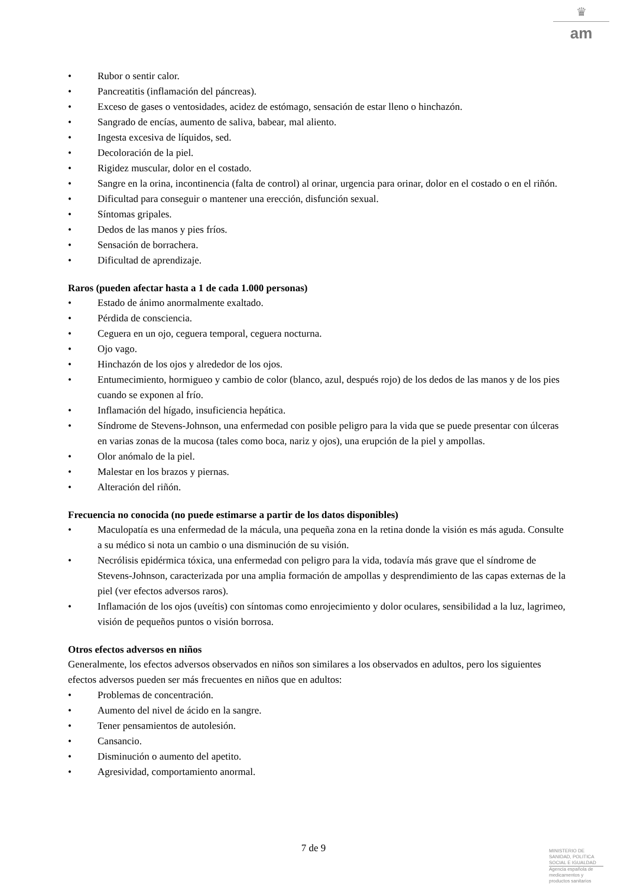♛
am
• Rubor o sentir calor.
• Pancreatitis (inflamación del páncreas).
• Exceso de gases o ventosidades, acidez de estómago, sensación de estar lleno o hinchazón.
• Sangrado de encías, aumento de saliva, babear, mal aliento.
• Ingesta excesiva de líquidos, sed.
• Decoloración de la piel.
• Rigidez muscular, dolor en el costado.
• Sangre en la orina, incontinencia (falta de control) al orinar, urgencia para orinar, dolor en el costado o en el riñón.
• Dificultad para conseguir o mantener una erección, disfunción sexual.
• Síntomas gripales.
• Dedos de las manos y pies fríos.
• Sensación de borrachera.
• Dificultad de aprendizaje.
Raros (pueden afectar hasta a 1 de cada 1.000 personas)
• Estado de ánimo anormalmente exaltado.
• Pérdida de consciencia.
• Ceguera en un ojo, ceguera temporal, ceguera nocturna.
• Ojo vago.
• Hinchazón de los ojos y alrededor de los ojos.
• Entumecimiento, hormigueo y cambio de color (blanco, azul, después rojo) de los dedos de las manos y de los pies cuando se exponen al frío.
• Inflamación del hígado, insuficiencia hepática.
• Síndrome de Stevens-Johnson, una enfermedad con posible peligro para la vida que se puede presentar con úlceras en varias zonas de la mucosa (tales como boca, nariz y ojos), una erupción de la piel y ampollas.
• Olor anómalo de la piel.
• Malestar en los brazos y piernas.
• Alteración del riñón.
Frecuencia no conocida (no puede estimarse a partir de los datos disponibles)
• Maculopatía es una enfermedad de la mácula, una pequeña zona en la retina donde la visión es más aguda. Consulte a su médico si nota un cambio o una disminución de su visión.
• Necrólisis epidérmica tóxica, una enfermedad con peligro para la vida, todavía más grave que el síndrome de Stevens-Johnson, caracterizada por una amplia formación de ampollas y desprendimiento de las capas externas de la piel (ver efectos adversos raros).
• Inflamación de los ojos (uveítis) con síntomas como enrojecimiento y dolor oculares, sensibilidad a la luz, lagrimeo, visión de pequeños puntos o visión borrosa.
Otros efectos adversos en niños
Generalmente, los efectos adversos observados en niños son similares a los observados en adultos, pero los siguientes efectos adversos pueden ser más frecuentes en niños que en adultos:
• Problemas de concentración.
• Aumento del nivel de ácido en la sangre.
• Tener pensamientos de autolesión.
• Cansancio.
• Disminución o aumento del apetito.
• Agresividad, comportamiento anormal.
7 de 9
MINISTERIO DE
SANIDAD, POLITICA
SOCIAL E IGUALDAD
Agencia española de
medicamentos y
productos sanitarios